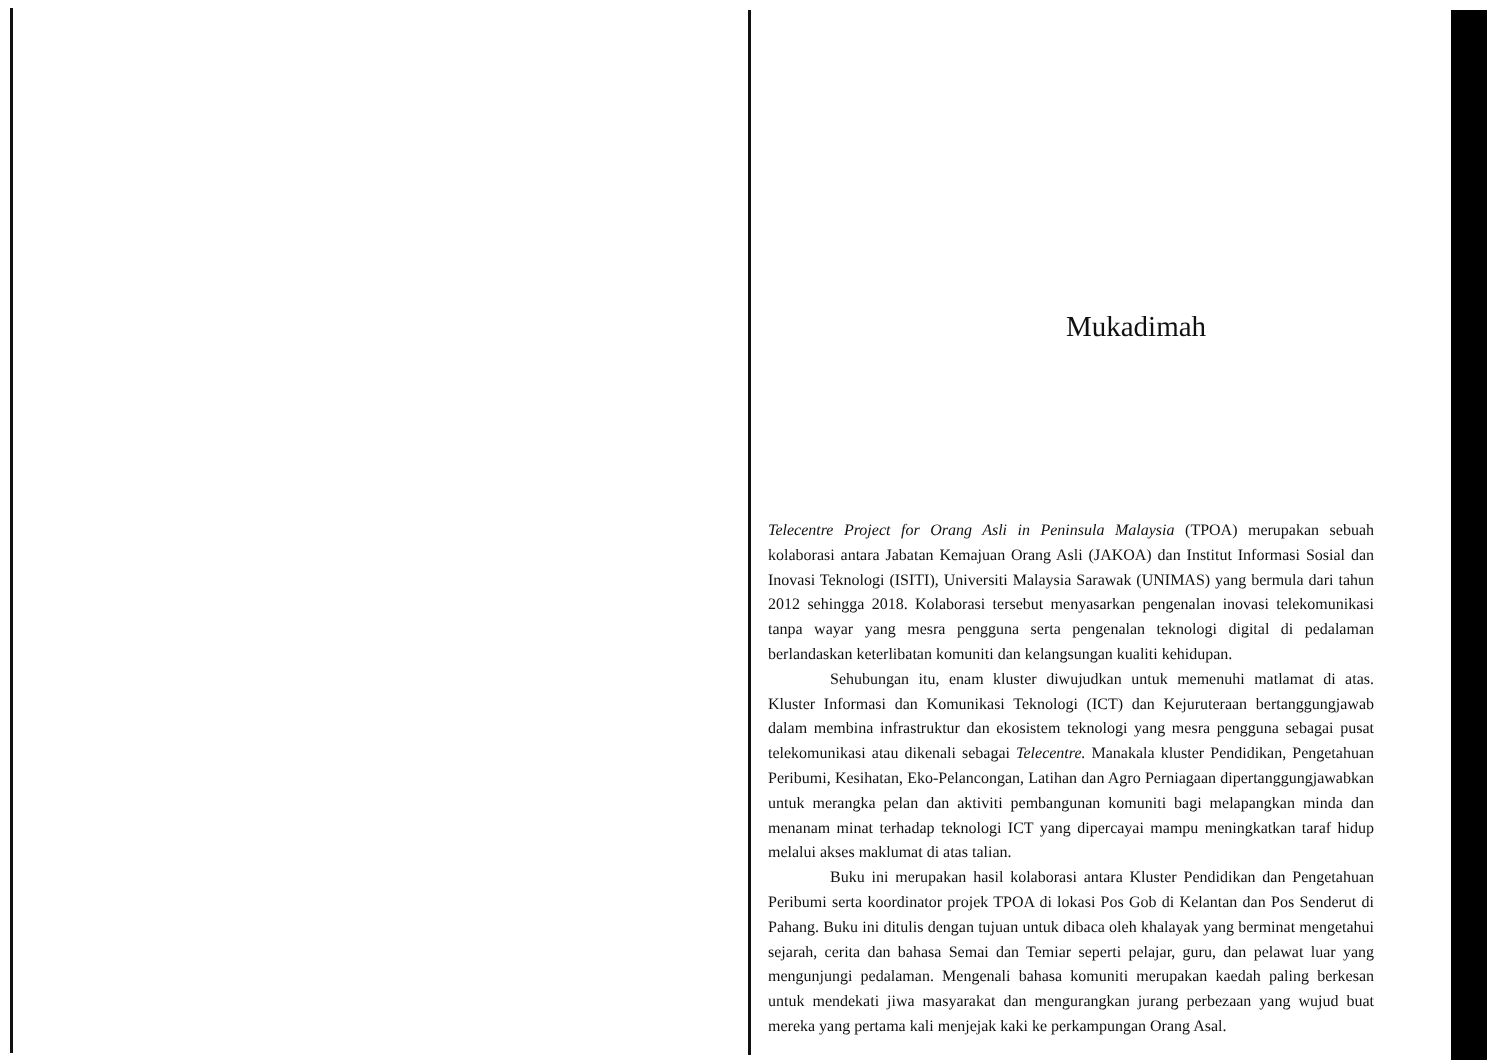Mukadimah
Telecentre Project for Orang Asli in Peninsula Malaysia (TPOA) merupakan sebuah kolaborasi antara Jabatan Kemajuan Orang Asli (JAKOA) dan Institut Informasi Sosial dan Inovasi Teknologi (ISITI), Universiti Malaysia Sarawak (UNIMAS) yang bermula dari tahun 2012 sehingga 2018. Kolaborasi tersebut menyasarkan pengenalan inovasi telekomunikasi tanpa wayar yang mesra pengguna serta pengenalan teknologi digital di pedalaman berlandaskan keterlibatan komuniti dan kelangsungan kualiti kehidupan.
Sehubungan itu, enam kluster diwujudkan untuk memenuhi matlamat di atas. Kluster Informasi dan Komunikasi Teknologi (ICT) dan Kejuruteraan bertanggungjawab dalam membina infrastruktur dan ekosistem teknologi yang mesra pengguna sebagai pusat telekomunikasi atau dikenali sebagai Telecentre. Manakala kluster Pendidikan, Pengetahuan Peribumi, Kesihatan, Eko-Pelancongan, Latihan dan Agro Perniagaan dipertanggungjawabkan untuk merangka pelan dan aktiviti pembangunan komuniti bagi melapangkan minda dan menanam minat terhadap teknologi ICT yang dipercayai mampu meningkatkan taraf hidup melalui akses maklumat di atas talian.
Buku ini merupakan hasil kolaborasi antara Kluster Pendidikan dan Pengetahuan Peribumi serta koordinator projek TPOA di lokasi Pos Gob di Kelantan dan Pos Senderut di Pahang. Buku ini ditulis dengan tujuan untuk dibaca oleh khalayak yang berminat mengetahui sejarah, cerita dan bahasa Semai dan Temiar seperti pelajar, guru, dan pelawat luar yang mengunjungi pedalaman. Mengenali bahasa komuniti merupakan kaedah paling berkesan untuk mendekati jiwa masyarakat dan mengurangkan jurang perbezaan yang wujud buat mereka yang pertama kali menjejak kaki ke perkampungan Orang Asal.